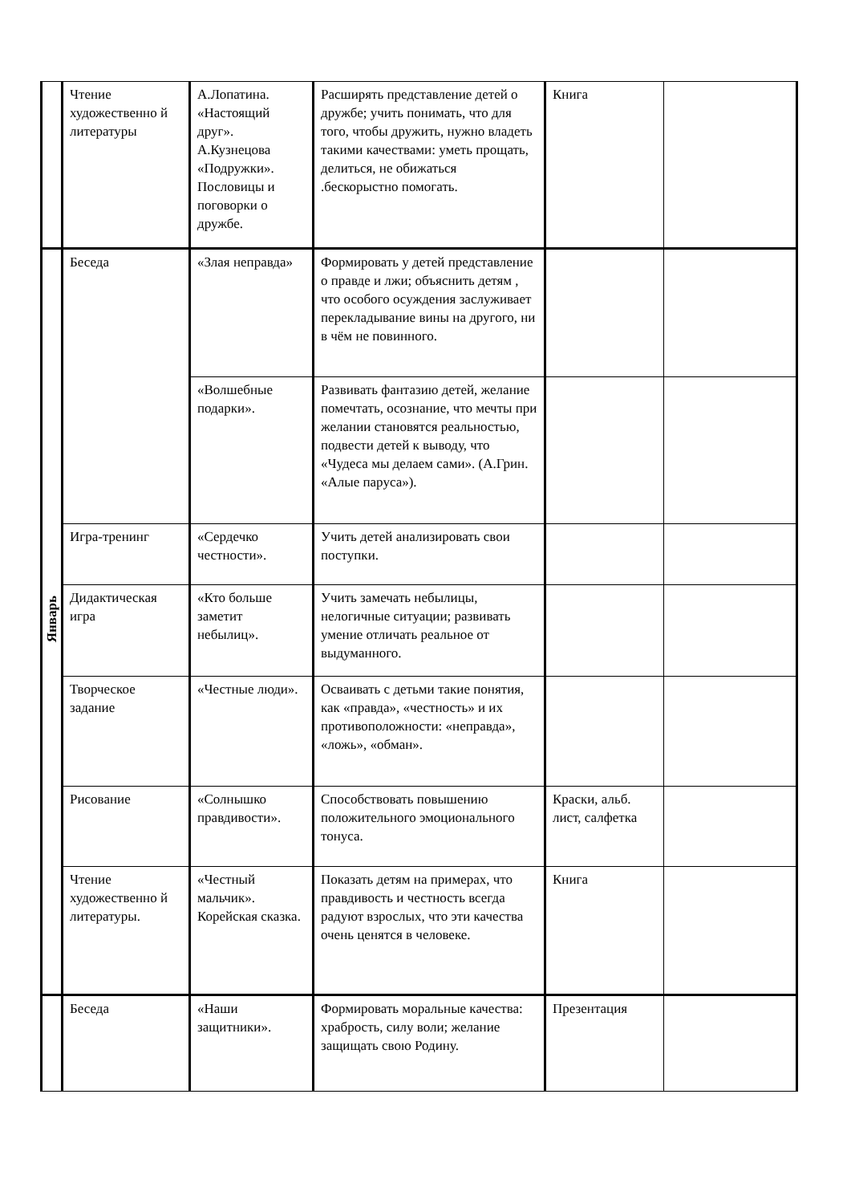| | Чтение художественно й литературы | А.Лопатина. «Настоящий друг». А.Кузнецова «Подружки». Пословицы и поговорки о дружбе. | Расширять представление детей о дружбе; учить понимать, что для того, чтобы дружить, нужно владеть такими качествами: уметь прощать, делиться, не обижаться .бескорыстно помогать. | Книга | |
| Январь | Беседа | «Злая неправда» | Формировать у детей представление о правде и лжи; объяснить детям , что особого осуждения заслуживает перекладывание вины на другого, ни в чём не повинного. | | |
| | | «Волшебные подарки». | Развивать фантазию детей, желание помечтать, осознание, что мечты при желании становятся реальностью, подвести детей к выводу, что «Чудеса мы делаем сами». (А.Грин. «Алые паруса»). | | |
| | Игра-тренинг | «Сердечко честности». | Учить детей анализировать свои поступки. | | |
| | Дидактическая игра | «Кто больше заметит небылиц». | Учить замечать небылицы, нелогичные ситуации; развивать умение отличать реальное от выдуманного. | | |
| | Творческое задание | «Честные люди». | Осваивать с детьми такие понятия, как «правда», «честность» и их противоположности: «неправда», «ложь», «обман». | | |
| | Рисование | «Солнышко правдивости». | Способствовать повышению положительного эмоционального тонуса. | Краски, альб. лист, салфетка | |
| | Чтение художественно й литературы. | «Честный мальчик». Корейская сказка. | Показать детям на примерах, что правдивость и честность всегда радуют взрослых, что эти качества очень ценятся в человеке. | Книга | |
| | Беседа | «Наши защитники». | Формировать моральные качества: храбрость, силу воли; желание защищать свою Родину. | Презентация | |